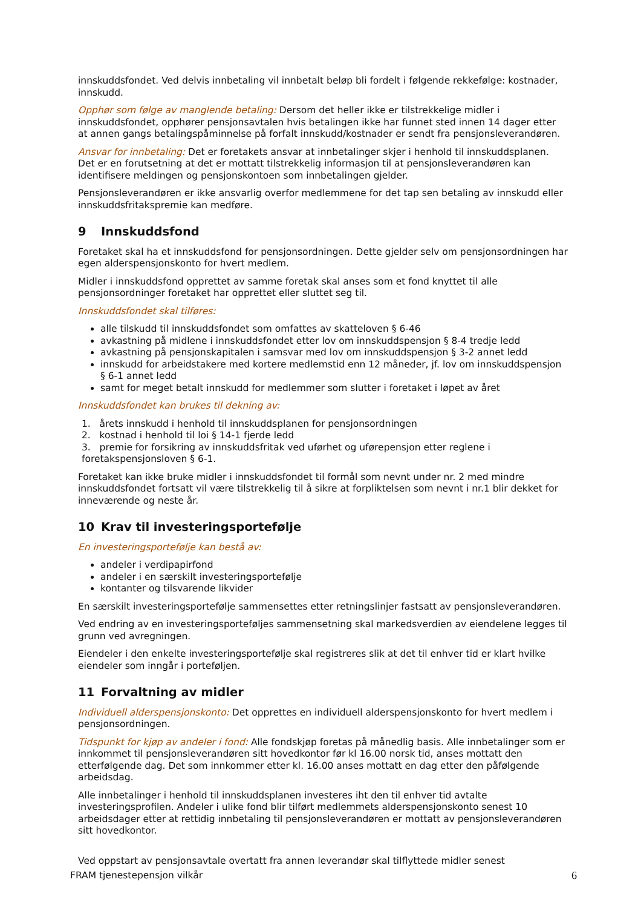innskuddsfondet. Ved delvis innbetaling vil innbetalt beløp bli fordelt i følgende rekkefølge: kostnader, innskudd.
Opphør som følge av manglende betaling: Dersom det heller ikke er tilstrekkelige midler i innskuddsfondet, opphører pensjonsavtalen hvis betalingen ikke har funnet sted innen 14 dager etter at annen gangs betalingspåminnelse på forfalt innskudd/kostnader er sendt fra pensjonsleverandøren.
Ansvar for innbetaling: Det er foretakets ansvar at innbetalinger skjer i henhold til innskuddsplanen. Det er en forutsetning at det er mottatt tilstrekkelig informasjon til at pensjonsleverandøren kan identifisere meldingen og pensjonskontoen som innbetalingen gjelder.
Pensjonsleverandøren er ikke ansvarlig overfor medlemmene for det tap sen betaling av innskudd eller innskuddsfritakspremie kan medføre.
9 Innskuddsfond
Foretaket skal ha et innskuddsfond for pensjonsordningen. Dette gjelder selv om pensjonsordningen har egen alderspensjonskonto for hvert medlem.
Midler i innskuddsfond opprettet av samme foretak skal anses som et fond knyttet til alle pensjonsordninger foretaket har opprettet eller sluttet seg til.
Innskuddsfondet skal tilføres:
alle tilskudd til innskuddsfondet som omfattes av skatteloven § 6-46
avkastning på midlene i innskuddsfondet etter lov om innskuddspensjon § 8-4 tredje ledd
avkastning på pensjonskapitalen i samsvar med lov om innskuddspensjon § 3-2 annet ledd
innskudd for arbeidstakere med kortere medlemstid enn 12 måneder, jf. lov om innskuddspensjon § 6-1 annet ledd
samt for meget betalt innskudd for medlemmer som slutter i foretaket i løpet av året
Innskuddsfondet kan brukes til dekning av:
1. årets innskudd i henhold til innskuddsplanen for pensjonsordningen
2. kostnad i henhold til loi § 14-1 fjerde ledd
3. premie for forsikring av innskuddsfritak ved uførhet og uførepensjon etter reglene i foretakspensjonsloven § 6-1.
Foretaket kan ikke bruke midler i innskuddsfondet til formål som nevnt under nr. 2 med mindre innskuddsfondet fortsatt vil være tilstrekkelig til å sikre at forpliktelsen som nevnt i nr.1 blir dekket for inneværende og neste år.
10 Krav til investeringsportefølje
En investeringsportefølje kan bestå av:
andeler i verdipapirfond
andeler i en særskilt investeringsportefølje
kontanter og tilsvarende likvider
En særskilt investeringsportefølje sammensettes etter retningslinjer fastsatt av pensjonsleverandøren.
Ved endring av en investeringsporteføljes sammensetning skal markedsverdien av eiendelene legges til grunn ved avregningen.
Eiendeler i den enkelte investeringsportefølje skal registreres slik at det til enhver tid er klart hvilke eiendeler som inngår i porteføljen.
11 Forvaltning av midler
Individuell alderspensjonskonto: Det opprettes en individuell alderspensjonskonto for hvert medlem i pensjonsordningen.
Tidspunkt for kjøp av andeler i fond: Alle fondskjøp foretas på månedlig basis. Alle innbetalinger som er innkommet til pensjonsleverandøren sitt hovedkontor før kl 16.00 norsk tid, anses mottatt den etterfølgende dag. Det som innkommer etter kl. 16.00 anses mottatt en dag etter den påfølgende arbeidsdag.
Alle innbetalinger i henhold til innskuddsplanen investeres iht den til enhver tid avtalte investeringsprofilen. Andeler i ulike fond blir tilført medlemmets alderspensjonskonto senest 10 arbeidsdager etter at rettidig innbetaling til pensjonsleverandøren er mottatt av pensjonsleverandøren sitt hovedkontor.
Ved oppstart av pensjonsavtale overtatt fra annen leverandør skal tilflyttede midler senest
FRAM tjenestepensjon vilkår 6